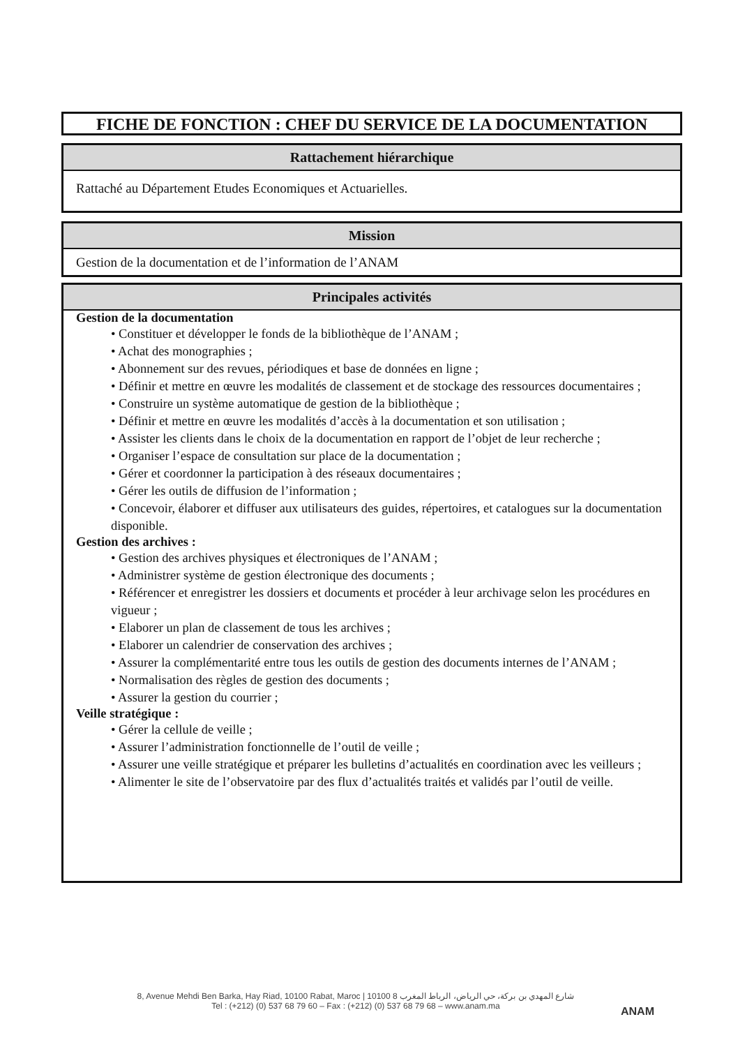FICHE DE FONCTION : CHEF DU SERVICE DE LA DOCUMENTATION
Rattachement hiérarchique
Rattaché au Département Etudes Economiques et Actuarielles.
Mission
Gestion de la documentation et de l’information de l’ANAM
Principales activités
Gestion de la documentation
• Constituer et développer le fonds de la bibliothèque de l’ANAM ;
• Achat des monographies ;
• Abonnement sur des revues, périodiques et base de données en ligne ;
• Définir et mettre en œuvre les modalités de classement et de stockage des ressources documentaires ;
• Construire un système automatique de gestion de la bibliothèque ;
• Définir et mettre en œuvre les modalités d’accès à la documentation et son utilisation ;
• Assister les clients dans le choix de la documentation en rapport de l’objet de leur recherche ;
• Organiser l’espace de consultation sur place de la documentation ;
• Gérer et coordonner la participation à des réseaux documentaires ;
• Gérer les outils de diffusion de l’information ;
• Concevoir, élaborer et diffuser aux utilisateurs des guides, répertoires, et catalogues sur la documentation disponible.
Gestion des archives :
• Gestion des archives physiques et électroniques de l’ANAM ;
• Administrer système de gestion électronique des documents ;
• Référencer et enregistrer les dossiers et documents et procéder à leur archivage selon les procédures en vigueur ;
• Elaborer un plan de classement de tous les archives ;
• Elaborer un calendrier de conservation des archives ;
• Assurer la complémentarité entre tous les outils de gestion des documents internes de l’ANAM ;
• Normalisation des règles de gestion des documents ;
• Assurer la gestion du courrier ;
Veille stratégique :
• Gérer la cellule de veille ;
• Assurer l’administration fonctionnelle de l’outil de veille ;
• Assurer une veille stratégique et préparer les bulletins d’actualités en coordination avec les veilleurs ;
• Alimenter le site de l’observatoire par des flux d’actualités traités et validés par l’outil de veille.
8, Avenue Mehdi Ben Barka, Hay Riad, 10100 Rabat, Maroc | 10100 8 شارع المهدي بن بركة، حي الرياض، الرباط المغرب
Tel : (+212) (0) 537 68 79 60 – Fax : (+212) (0) 537 68 79 68 – www.anam.ma
ANAM